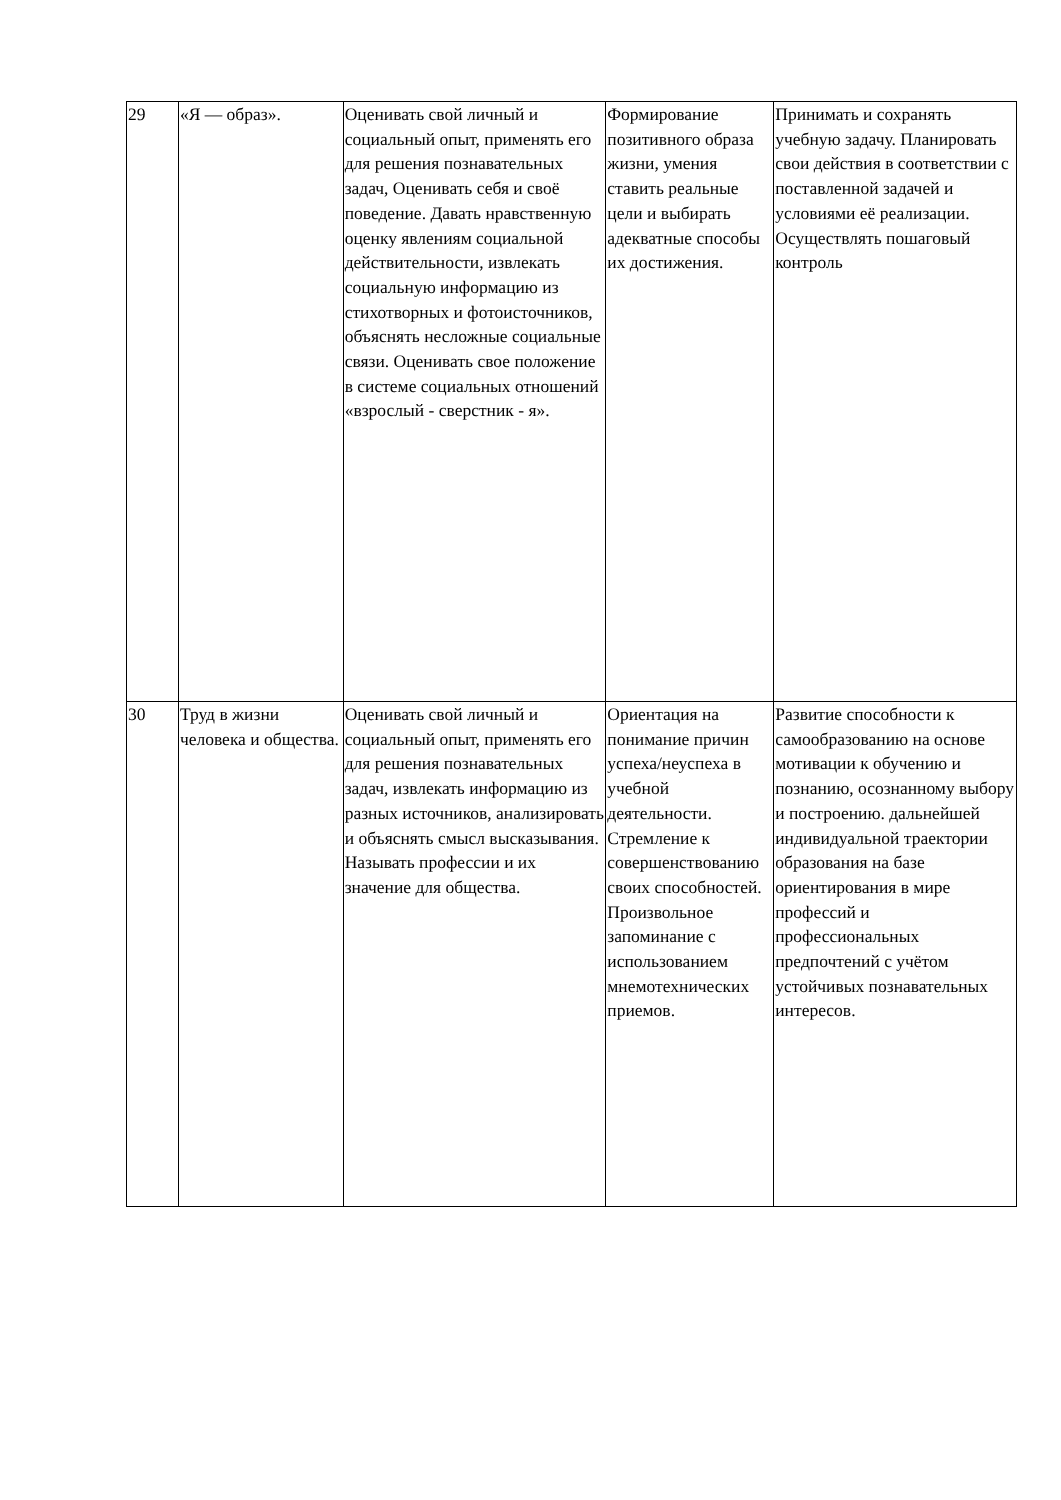| 29 | «Я — образ». | Оценивать свой личный и социальный опыт, применять его для решения познавательных задач, Оценивать себя и своё поведение. Давать нравственную оценку явлениям социальной действительности, извлекать социальную информацию из стихотворных и фотоисточников, объяснять несложные социальные связи. Оценивать свое положение в системе социальных отношений «взрослый - сверстник - я». | Формирование позитивного образа жизни, умения ставить реальные цели и выбирать адекватные способы их достижения. | Принимать и сохранять учебную задачу. Планировать свои действия в соответствии с поставленной задачей и условиями её реализации. Осуществлять пошаговый контроль |
| 30 | Труд в жизни человека и общества. | Оценивать свой личный и социальный опыт, применять его для решения познавательных задач, извлекать информацию из разных источников, анализировать и объяснять смысл высказывания. Называть профессии и их значение для общества. | Ориентация на понимание причин успеха/неуспеха в учебной деятельности. Стремление к совершенствованию своих способностей. Произвольное запоминание с использованием мнемотехнических приемов. | Развитие способности к самообразованию на основе мотивации к обучению и познанию, осознанному выбору и построению. дальнейшей индивидуальной траектории образования на базе ориентирования в мире профессий и профессиональных предпочтений с учётом устойчивых познавательных интересов. |